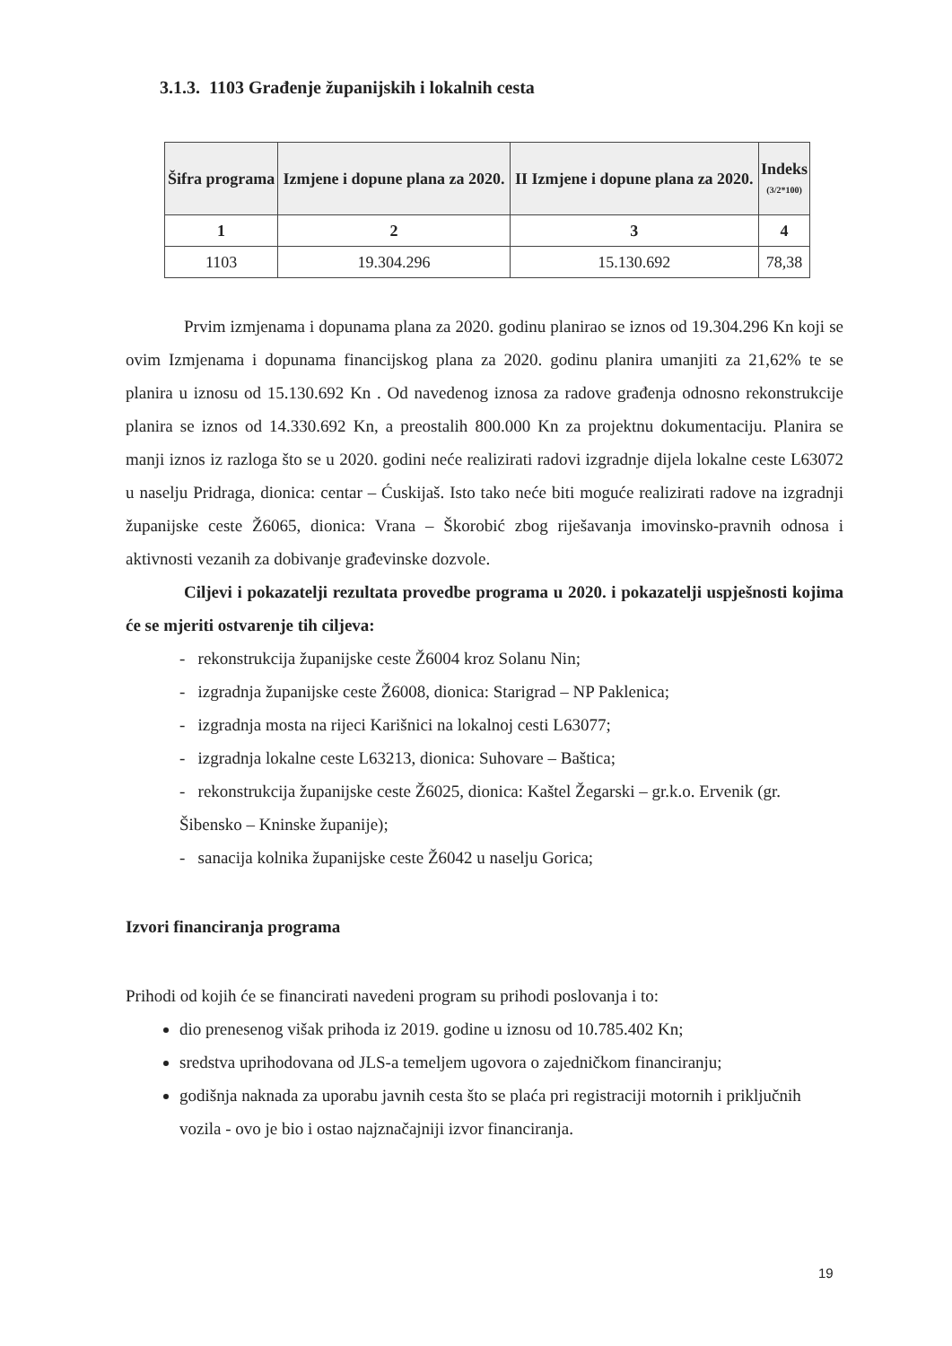3.1.3. 1103 Građenje županijskih i lokalnih cesta
| Šifra programa | Izmjene i dopune plana za 2020. | II Izmjene i dopune plana za 2020. | Indeks (3/2*100) |
| --- | --- | --- | --- |
| 1 | 2 | 3 | 4 |
| 1103 | 19.304.296 | 15.130.692 | 78,38 |
Prvim izmjenama i dopunama plana za 2020. godinu planirao se iznos od 19.304.296 Kn koji se ovim Izmjenama i dopunama financijskog plana za 2020. godinu planira umanjiti za 21,62% te se planira u iznosu od 15.130.692 Kn . Od navedenog iznosa za radove građenja odnosno rekonstrukcije planira se iznos od 14.330.692 Kn, a preostalih 800.000 Kn za projektnu dokumentaciju. Planira se manji iznos iz razloga što se u 2020. godini neće realizirati radovi izgradnje dijela lokalne ceste L63072 u naselju Pridraga, dionica: centar – Ćuskijaš. Isto tako neće biti moguće realizirati radove na izgradnji županijske ceste Ž6065, dionica: Vrana – Škorobić zbog riješavanja imovinsko-pravnih odnosa i aktivnosti vezanih za dobivanje građevinske dozvole.
Ciljevi i pokazatelji rezultata provedbe programa u 2020. i pokazatelji uspješnosti kojima će se mjeriti ostvarenje tih ciljeva:
- rekonstrukcija županijske ceste Ž6004 kroz Solanu Nin;
- izgradnja županijske ceste Ž6008, dionica: Starigrad – NP Paklenica;
- izgradnja mosta na rijeci Karišnici na lokalnoj cesti L63077;
- izgradnja lokalne ceste L63213, dionica: Suhovare – Baštica;
- rekonstrukcija županijske ceste Ž6025, dionica: Kaštel Žegarski – gr.k.o. Ervenik (gr. Šibensko – Kninske županije);
- sanacija kolnika županijske ceste Ž6042 u naselju Gorica;
Izvori financiranja programa
Prihodi od kojih će se financirati navedeni program su prihodi poslovanja i to:
dio prenesenog višak prihoda iz 2019. godine u iznosu od 10.785.402 Kn;
sredstva uprihodovana od JLS-a temeljem ugovora o zajedničkom financiranju;
godišnja naknada za uporabu javnih cesta što se plaća pri registraciji motornih i priključnih vozila - ovo je bio i ostao najznačajniji izvor financiranja.
19